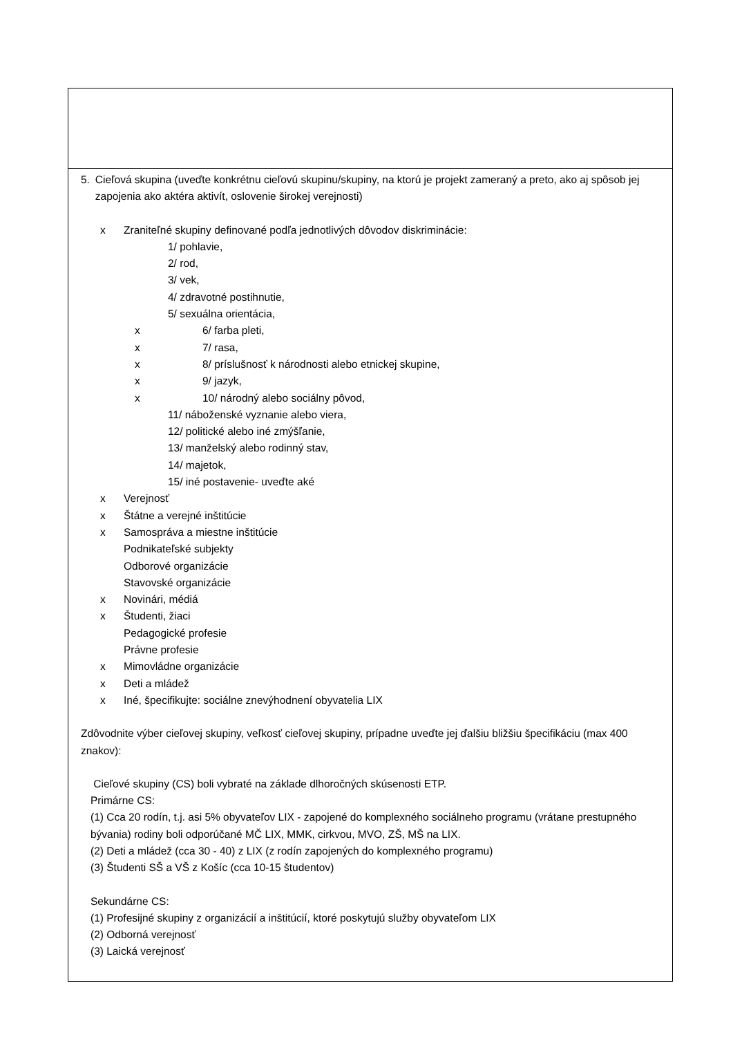5. Cieľová skupina (uveďte konkrétnu cieľovú skupinu/skupiny, na ktorú je projekt zameraný a preto, ako aj spôsob jej zapojenia ako aktéra aktivít, oslovenie širokej verejnosti)
x Zraniteľné skupiny definované podľa jednotlivých dôvodov diskriminácie:
1/ pohlavie,
2/ rod,
3/ vek,
4/ zdravotné postihnutie,
5/ sexuálna orientácia,
x 6/ farba pleti,
x 7/ rasa,
x 8/ príslušnosť k národnosti alebo etnickej skupine,
x 9/ jazyk,
x 10/ národný alebo sociálny pôvod,
11/ náboženské vyznanie alebo viera,
12/ politické alebo iné zmýšľanie,
13/ manželský alebo rodinný stav,
14/ majetok,
15/ iné postavenie- uveďte aké
x Verejnosť
x Štátne a verejné inštitúcie
x Samospráva a miestne inštitúcie
Podnikateľské subjekty
Odborové organizácie
Stavovské organizácie
x Novinári, médiá
x Študenti, žiaci
Pedagogické profesie
Právne profesie
x Mimovládne organizácie
x Deti a mládež
x Iné, špecifikujte: sociálne znevýhodnení obyvatelia LIX
Zdôvodnite výber cieľovej skupiny, veľkosť cieľovej skupiny, prípadne uveďte jej ďalšiu bližšiu špecifikáciu (max 400 znakov):
Cieľové skupiny (CS) boli vybraté na základe dlhoročných skúsenosti ETP.
Primárne CS:
(1) Cca 20 rodín, t.j. asi 5% obyvateľov LIX - zapojené do komplexného sociálneho programu (vrátane prestupného bývania) rodiny boli odporúčané MČ LIX, MMK, cirkvou, MVO, ZŠ, MŠ na LIX.
(2) Deti a mládež (cca 30 - 40) z LIX (z rodín zapojených do komplexného programu)
(3) Študenti SŠ a VŠ z Košíc (cca 10-15 študentov)
Sekundárne CS:
(1) Profesijné skupiny z organizácií a inštitúcií, ktoré poskytujú služby obyvateľom LIX
(2) Odborná verejnosť
(3) Laická verejnosť